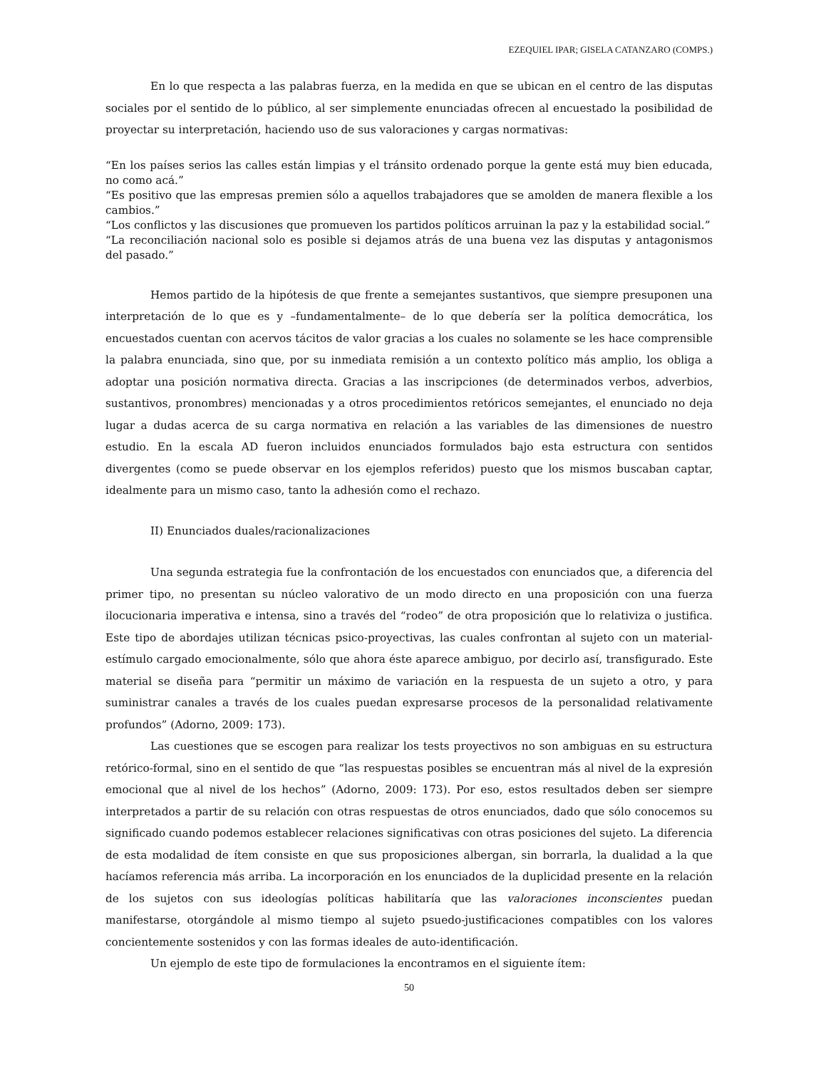EZEQUIEL IPAR; GISELA CATANZARO (COMPS.)
En lo que respecta a las palabras fuerza, en la medida en que se ubican en el centro de las disputas sociales por el sentido de lo público, al ser simplemente enunciadas ofrecen al encuestado la posibilidad de proyectar su interpretación, haciendo uso de sus valoraciones y cargas normativas:
“En los países serios las calles están limpias y el tránsito ordenado porque la gente está muy bien educada, no como acá.”
“Es positivo que las empresas premien sólo a aquellos trabajadores que se amolden de manera flexible a los cambios.”
“Los conflictos y las discusiones que promueven los partidos políticos arruinan la paz y la estabilidad social.”
“La reconciliación nacional solo es posible si dejamos atrás de una buena vez las disputas y antagonismos del pasado.”
Hemos partido de la hipótesis de que frente a semejantes sustantivos, que siempre presuponen una interpretación de lo que es y –fundamentalmente– de lo que debería ser la política democrática, los encuestados cuentan con acervos tácitos de valor gracias a los cuales no solamente se les hace comprensible la palabra enunciada, sino que, por su inmediata remisión a un contexto político más amplio, los obliga a adoptar una posición normativa directa. Gracias a las inscripciones (de determinados verbos, adverbios, sustantivos, pronombres) mencionadas y a otros procedimientos retóricos semejantes, el enunciado no deja lugar a dudas acerca de su carga normativa en relación a las variables de las dimensiones de nuestro estudio. En la escala AD fueron incluidos enunciados formulados bajo esta estructura con sentidos divergentes (como se puede observar en los ejemplos referidos) puesto que los mismos buscaban captar, idealmente para un mismo caso, tanto la adhesión como el rechazo.
II) Enunciados duales/racionalizaciones
Una segunda estrategia fue la confrontación de los encuestados con enunciados que, a diferencia del primer tipo, no presentan su núcleo valorativo de un modo directo en una proposición con una fuerza ilocucionaria imperativa e intensa, sino a través del “rodeo” de otra proposición que lo relativiza o justifica. Este tipo de abordajes utilizan técnicas psico-proyectivas, las cuales confrontan al sujeto con un material-estímulo cargado emocionalmente, sólo que ahora éste aparece ambiguo, por decirlo así, transfigurado. Este material se diseña para “permitir un máximo de variación en la respuesta de un sujeto a otro, y para suministrar canales a través de los cuales puedan expresarse procesos de la personalidad relativamente profundos” (Adorno, 2009: 173).
Las cuestiones que se escogen para realizar los tests proyectivos no son ambiguas en su estructura retórico-formal, sino en el sentido de que “las respuestas posibles se encuentran más al nivel de la expresión emocional que al nivel de los hechos” (Adorno, 2009: 173). Por eso, estos resultados deben ser siempre interpretados a partir de su relación con otras respuestas de otros enunciados, dado que sólo conocemos su significado cuando podemos establecer relaciones significativas con otras posiciones del sujeto. La diferencia de esta modalidad de ítem consiste en que sus proposiciones albergan, sin borrarla, la dualidad a la que hacíamos referencia más arriba. La incorporación en los enunciados de la duplicidad presente en la relación de los sujetos con sus ideologías políticas habilitaría que las valoraciones inconscientes puedan manifestarse, otorgándole al mismo tiempo al sujeto psuedo-justificaciones compatibles con los valores concientemente sostenidos y con las formas ideales de auto-identificación.
Un ejemplo de este tipo de formulaciones la encontramos en el siguiente ítem:
50